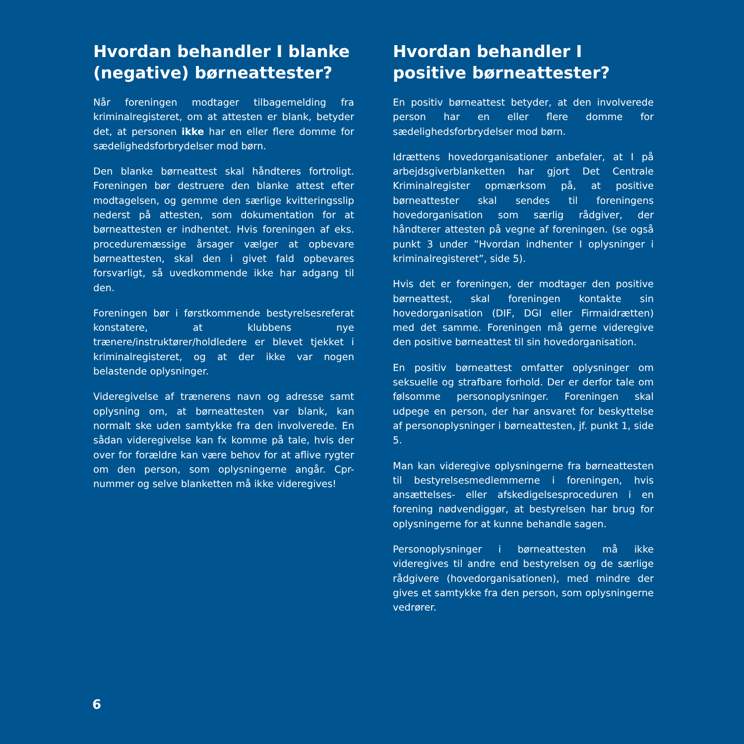Hvordan behandler I blanke (negative) børneattester?
Når foreningen modtager tilbagemelding fra kriminalregisteret, om at attesten er blank, betyder det, at personen ikke har en eller flere domme for sædelighedsforbrydelser mod børn.
Den blanke børneattest skal håndteres fortroligt. Foreningen bør destruere den blanke attest efter modtagelsen, og gemme den særlige kvitteringsslip nederst på attesten, som dokumentation for at børneattesten er indhentet. Hvis foreningen af eks. proceduremæssige årsager vælger at opbevare børneattesten, skal den i givet fald opbevares forsvarligt, så uvedkommende ikke har adgang til den.
Foreningen bør i førstkommende bestyrelsesreferat konstatere, at klubbens nye trænere/instruktører/holdledere er blevet tjekket i kriminalregisteret, og at der ikke var nogen belastende oplysninger.
Videregivelse af trænerens navn og adresse samt oplysning om, at børneattesten var blank, kan normalt ske uden samtykke fra den involverede. En sådan videregivelse kan fx komme på tale, hvis der over for forældre kan være behov for at aflive rygter om den person, som oplysningerne angår. Cpr-nummer og selve blanketten må ikke videregives!
Hvordan behandler I positive børneattester?
En positiv børneattest betyder, at den involverede person har en eller flere domme for sædelighedsforbrydelser mod børn.
Idrættens hovedorganisationer anbefaler, at I på arbejdsgiverblanketten har gjort Det Centrale Kriminalregister opmærksom på, at positive børneattester skal sendes til foreningens hovedorganisation som særlig rådgiver, der håndterer attesten på vegne af foreningen. (se også punkt 3 under ”Hvordan indhenter I oplysninger i kriminalregisteret”, side 5).
Hvis det er foreningen, der modtager den positive børneattest, skal foreningen kontakte sin hovedorganisation (DIF, DGI eller Firmaidrætten) med det samme. Foreningen må gerne videregive den positive børneattest til sin hovedorganisation.
En positiv børneattest omfatter oplysninger om seksuelle og strafbare forhold. Der er derfor tale om følsomme personoplysninger. Foreningen skal udpege en person, der har ansvaret for beskyttelse af personoplysninger i børneattesten, jf. punkt 1, side 5.
Man kan videregive oplysningerne fra børneattesten til bestyrelsesmedlemmerne i foreningen, hvis ansættelses- eller afskedigelsesproceduren i en forening nødvendiggør, at bestyrelsen har brug for oplysningerne for at kunne behandle sagen.
Personoplysninger i børneattesten må ikke videregives til andre end bestyrelsen og de særlige rådgivere (hovedorganisationen), med mindre der gives et samtykke fra den person, som oplysningerne vedrører.
6